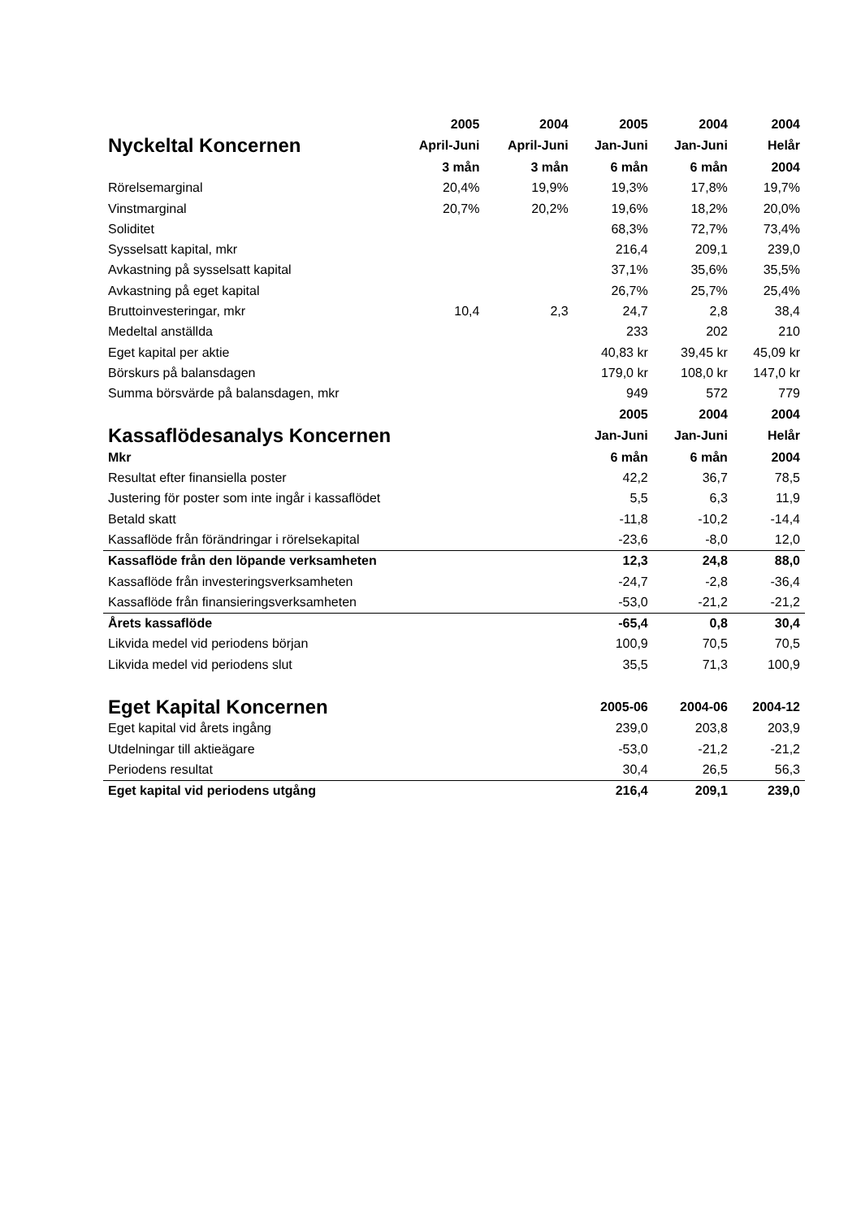| | 2005 | 2004 | 2005 | 2004 | 2004 |
| --- | --- | --- | --- | --- | --- |
| Nyckeltal Koncernen | April-Juni | April-Juni | Jan-Juni | Jan-Juni | Helår |
| | 3 mån | 3 mån | 6 mån | 6 mån | 2004 |
| Rörelsemarginal | 20,4% | 19,9% | 19,3% | 17,8% | 19,7% |
| Vinstmarginal | 20,7% | 20,2% | 19,6% | 18,2% | 20,0% |
| Soliditet | | | 68,3% | 72,7% | 73,4% |
| Sysselsatt kapital, mkr | | | 216,4 | 209,1 | 239,0 |
| Avkastning på sysselsatt kapital | | | 37,1% | 35,6% | 35,5% |
| Avkastning på eget kapital | | | 26,7% | 25,7% | 25,4% |
| Bruttoinvesteringar, mkr | 10,4 | 2,3 | 24,7 | 2,8 | 38,4 |
| Medeltal anställda | | | 233 | 202 | 210 |
| Eget kapital per aktie | | | 40,83 kr | 39,45 kr | 45,09 kr |
| Börskurs på balansdagen | | | 179,0 kr | 108,0 kr | 147,0 kr |
| Summa börsvärde på balansdagen, mkr | | | 949 | 572 | 779 |
| | | | 2005 | 2004 | 2004 |
| Kassaflödesanalys Koncernen | | | Jan-Juni | Jan-Juni | Helår |
| Mkr | | | 6 mån | 6 mån | 2004 |
| Resultat efter finansiella poster | | | 42,2 | 36,7 | 78,5 |
| Justering för poster som inte ingår i kassaflödet | | | 5,5 | 6,3 | 11,9 |
| Betald skatt | | | -11,8 | -10,2 | -14,4 |
| Kassaflöde från förändringar i rörelsekapital | | | -23,6 | -8,0 | 12,0 |
| Kassaflöde från den löpande verksamheten | | | 12,3 | 24,8 | 88,0 |
| Kassaflöde från investeringsverksamheten | | | -24,7 | -2,8 | -36,4 |
| Kassaflöde från finansieringsverksamheten | | | -53,0 | -21,2 | -21,2 |
| Årets kassaflöde | | | -65,4 | 0,8 | 30,4 |
| Likvida medel vid periodens början | | | 100,9 | 70,5 | 70,5 |
| Likvida medel vid periodens slut | | | 35,5 | 71,3 | 100,9 |
| Eget Kapital Koncernen | | | 2005-06 | 2004-06 | 2004-12 |
| Eget kapital vid årets ingång | | | 239,0 | 203,8 | 203,9 |
| Utdelningar till aktieägare | | | -53,0 | -21,2 | -21,2 |
| Periodens resultat | | | 30,4 | 26,5 | 56,3 |
| Eget kapital vid periodens utgång | | | 216,4 | 209,1 | 239,0 |